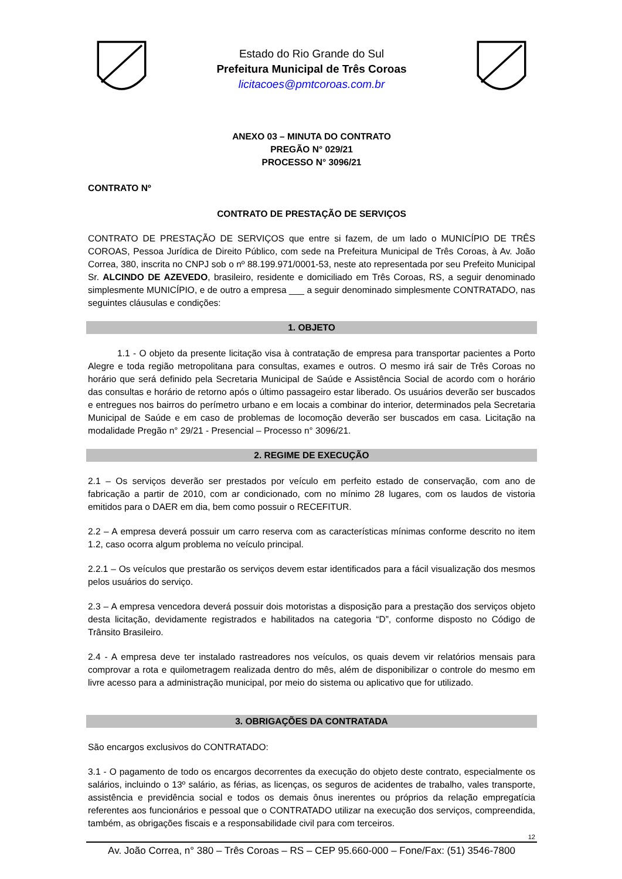Estado do Rio Grande do Sul
Prefeitura Municipal de Três Coroas
licitacoes@pmtcoroas.com.br
ANEXO 03 – MINUTA DO CONTRATO
PREGÃO N° 029/21
PROCESSO N° 3096/21
CONTRATO Nº
CONTRATO DE PRESTAÇÃO DE SERVIÇOS
CONTRATO DE PRESTAÇÃO DE SERVIÇOS que entre si fazem, de um lado o MUNICÍPIO DE TRÊS COROAS, Pessoa Jurídica de Direito Público, com sede na Prefeitura Municipal de Três Coroas, à Av. João Correa, 380, inscrita no CNPJ sob o nº 88.199.971/0001-53, neste ato representada por seu Prefeito Municipal Sr. ALCINDO DE AZEVEDO, brasileiro, residente e domiciliado em Três Coroas, RS, a seguir denominado simplesmente MUNICÍPIO, e de outro a empresa ___ a seguir denominado simplesmente CONTRATADO, nas seguintes cláusulas e condições:
1. OBJETO
1.1 - O objeto da presente licitação visa à contratação de empresa para transportar pacientes a Porto Alegre e toda região metropolitana para consultas, exames e outros. O mesmo irá sair de Três Coroas no horário que será definido pela Secretaria Municipal de Saúde e Assistência Social de acordo com o horário das consultas e horário de retorno após o último passageiro estar liberado. Os usuários deverão ser buscados e entregues nos bairros do perímetro urbano e em locais a combinar do interior, determinados pela Secretaria Municipal de Saúde e em caso de problemas de locomoção deverão ser buscados em casa. Licitação na modalidade Pregão n° 29/21 - Presencial – Processo n° 3096/21.
2. REGIME DE EXECUÇÃO
2.1 – Os serviços deverão ser prestados por veículo em perfeito estado de conservação, com ano de fabricação a partir de 2010, com ar condicionado, com no mínimo 28 lugares, com os laudos de vistoria emitidos para o DAER em dia, bem como possuir o RECEFITUR.
2.2 – A empresa deverá possuir um carro reserva com as características mínimas conforme descrito no item 1.2, caso ocorra algum problema no veículo principal.
2.2.1 – Os veículos que prestarão os serviços devem estar identificados para a fácil visualização dos mesmos pelos usuários do serviço.
2.3 – A empresa vencedora deverá possuir dois motoristas a disposição para a prestação dos serviços objeto desta licitação, devidamente registrados e habilitados na categoria “D”, conforme disposto no Código de Trânsito Brasileiro.
2.4 - A empresa deve ter instalado rastreadores nos veículos, os quais devem vir relatórios mensais para comprovar a rota e quilometragem realizada dentro do mês, além de disponibilizar o controle do mesmo em livre acesso para a administração municipal, por meio do sistema ou aplicativo que for utilizado.
3. OBRIGAÇÕES DA CONTRATADA
São encargos exclusivos do CONTRATADO:
3.1 - O pagamento de todo os encargos decorrentes da execução do objeto deste contrato, especialmente os salários, incluindo o 13º salário, as férias, as licenças, os seguros de acidentes de trabalho, vales transporte, assistência e previdência social e todos os demais ônus inerentes ou próprios da relação empregatícia referentes aos funcionários e pessoal que o CONTRATADO utilizar na execução dos serviços, compreendida, também, as obrigações fiscais e a responsabilidade civil para com terceiros.
12
Av. João Correa, n° 380 – Três Coroas – RS – CEP 95.660-000 – Fone/Fax: (51) 3546-7800